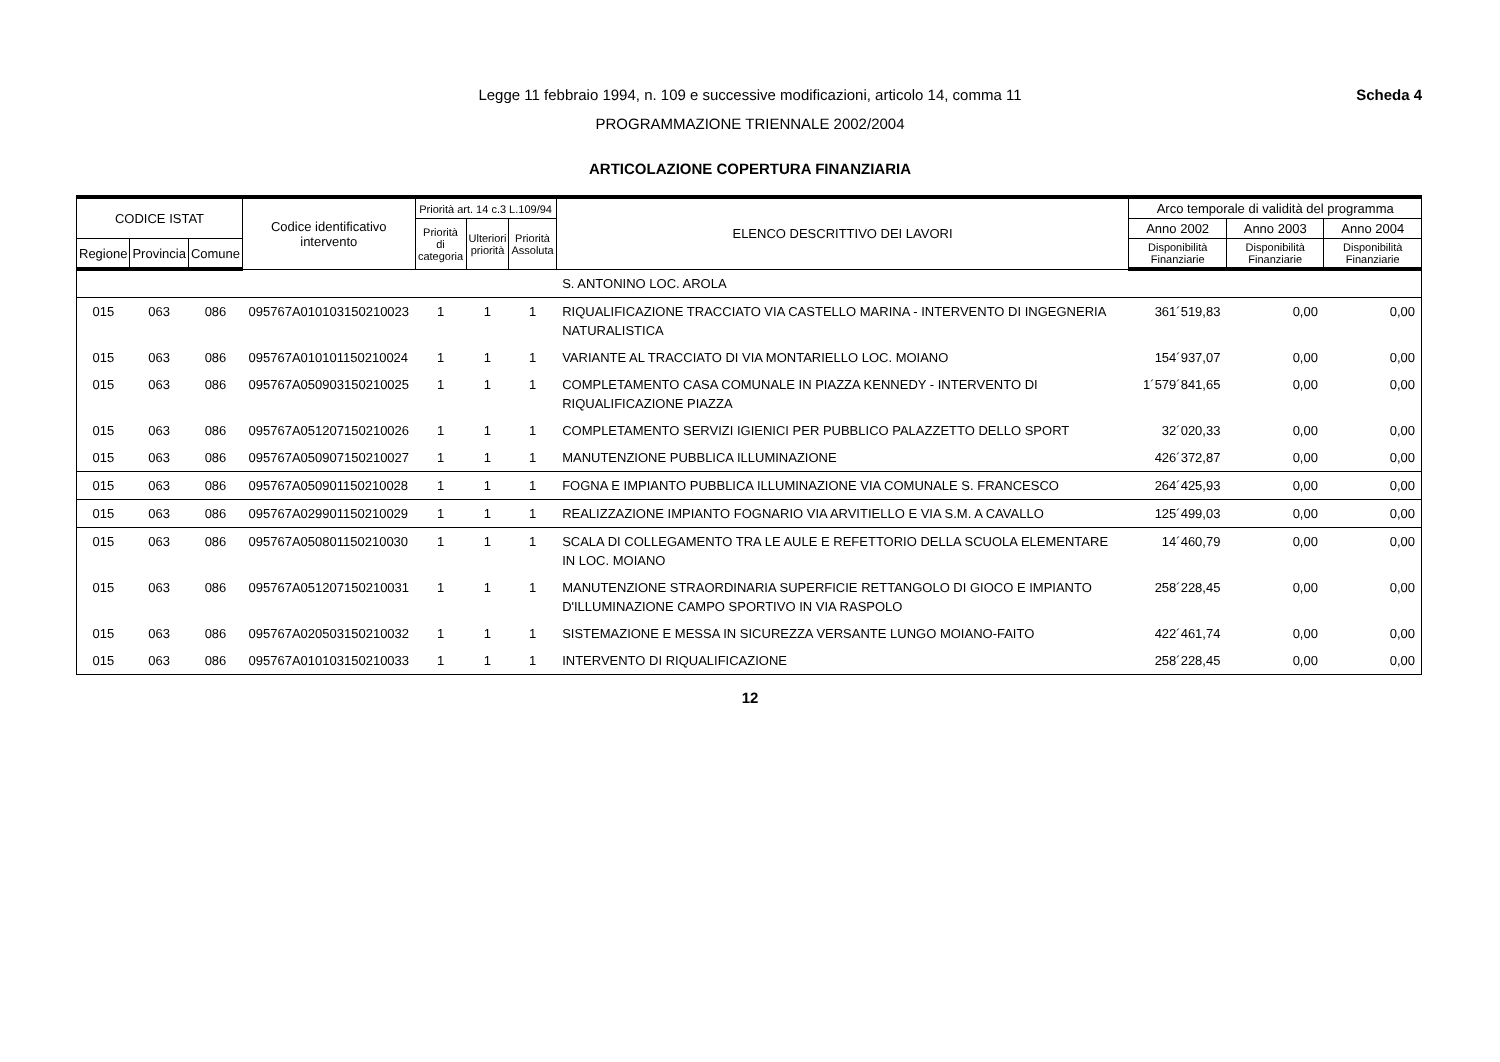Scheda 4 Legge 11 febbraio 1994, n. 109 e successive modificazioni, articolo 14, comma 11
PROGRAMMAZIONE TRIENNALE 2002/2004
ARTICOLAZIONE COPERTURA FINANZIARIA
| CODICE ISTAT | | | Codice identificativo intervento | Priorità art. 14 c.3 L.109/94 | | | ELENCO DESCRITTIVO DEI LAVORI | Arco temporale di validità del programma | | |
| --- | --- | --- | --- | --- | --- | --- | --- | --- | --- | --- |
| | | | | Priorità di categoria | Ulteriori priorità | Priorità Assoluta | | Anno 2002 | Anno 2003 | Anno 2004 |
| Regione | Provincia | Comune | | | | | | Disponibilità Finanziarie | Disponibilità Finanziarie | Disponibilità Finanziarie |
| | | | | | | | S. ANTONINO LOC. AROLA | | | |
| 015 | 063 | 086 | 095767A010103150210023 | 1 | 1 | 1 | RIQUALIFICAZIONE TRACCIATO VIA CASTELLO MARINA - INTERVENTO DI INGEGNERIA NATURALISTICA | 361´519,83 | 0,00 | 0,00 |
| 015 | 063 | 086 | 095767A010101150210024 | 1 | 1 | 1 | VARIANTE AL TRACCIATO DI VIA MONTARIELLO LOC. MOIANO | 154´937,07 | 0,00 | 0,00 |
| 015 | 063 | 086 | 095767A050903150210025 | 1 | 1 | 1 | COMPLETAMENTO CASA COMUNALE IN PIAZZA KENNEDY - INTERVENTO DI RIQUALIFICAZIONE PIAZZA | 1´579´841,65 | 0,00 | 0,00 |
| 015 | 063 | 086 | 095767A051207150210026 | 1 | 1 | 1 | COMPLETAMENTO SERVIZI IGIENICI PER PUBBLICO PALAZZETTO DELLO SPORT | 32´020,33 | 0,00 | 0,00 |
| 015 | 063 | 086 | 095767A050907150210027 | 1 | 1 | 1 | MANUTENZIONE PUBBLICA ILLUMINAZIONE | 426´372,87 | 0,00 | 0,00 |
| 015 | 063 | 086 | 095767A050901150210028 | 1 | 1 | 1 | FOGNA E IMPIANTO PUBBLICA ILLUMINAZIONE VIA COMUNALE S. FRANCESCO | 264´425,93 | 0,00 | 0,00 |
| 015 | 063 | 086 | 095767A029901150210029 | 1 | 1 | 1 | REALIZZAZIONE IMPIANTO FOGNARIO VIA ARVITIELLO E VIA S.M. A CAVALLO | 125´499,03 | 0,00 | 0,00 |
| 015 | 063 | 086 | 095767A050801150210030 | 1 | 1 | 1 | SCALA DI COLLEGAMENTO TRA LE AULE E REFETTORIO DELLA SCUOLA ELEMENTARE IN LOC. MOIANO | 14´460,79 | 0,00 | 0,00 |
| 015 | 063 | 086 | 095767A051207150210031 | 1 | 1 | 1 | MANUTENZIONE STRAORDINARIA SUPERFICIE RETTANGOLO DI GIOCO E IMPIANTO D'ILLUMINAZIONE CAMPO SPORTIVO IN VIA RASPOLO | 258´228,45 | 0,00 | 0,00 |
| 015 | 063 | 086 | 095767A020503150210032 | 1 | 1 | 1 | SISTEMAZIONE E MESSA IN SICUREZZA VERSANTE LUNGO MOIANO-FAITO | 422´461,74 | 0,00 | 0,00 |
| 015 | 063 | 086 | 095767A010103150210033 | 1 | 1 | 1 | INTERVENTO DI RIQUALIFICAZIONE | 258´228,45 | 0,00 | 0,00 |
12